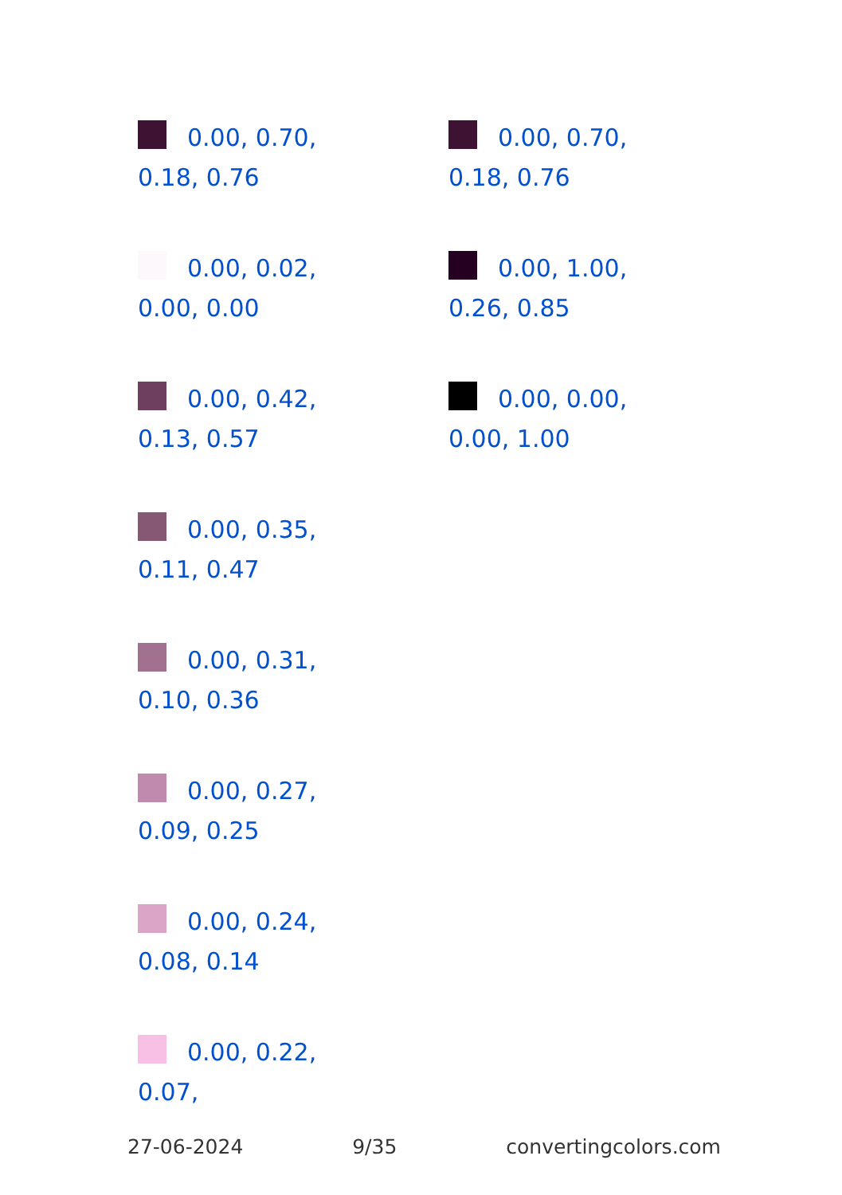0.00, 0.70, 0.18, 0.76
0.00, 0.02, 0.00, 0.00
0.00, 0.42, 0.13, 0.57
0.00, 0.35, 0.11, 0.47
0.00, 0.31, 0.10, 0.36
0.00, 0.27, 0.09, 0.25
0.00, 0.24, 0.08, 0.14
0.00, 0.22, 0.07,
0.00, 0.70, 0.18, 0.76
0.00, 1.00, 0.26, 0.85
0.00, 0.00, 0.00, 1.00
27-06-2024 9/35 convertingcolors.com